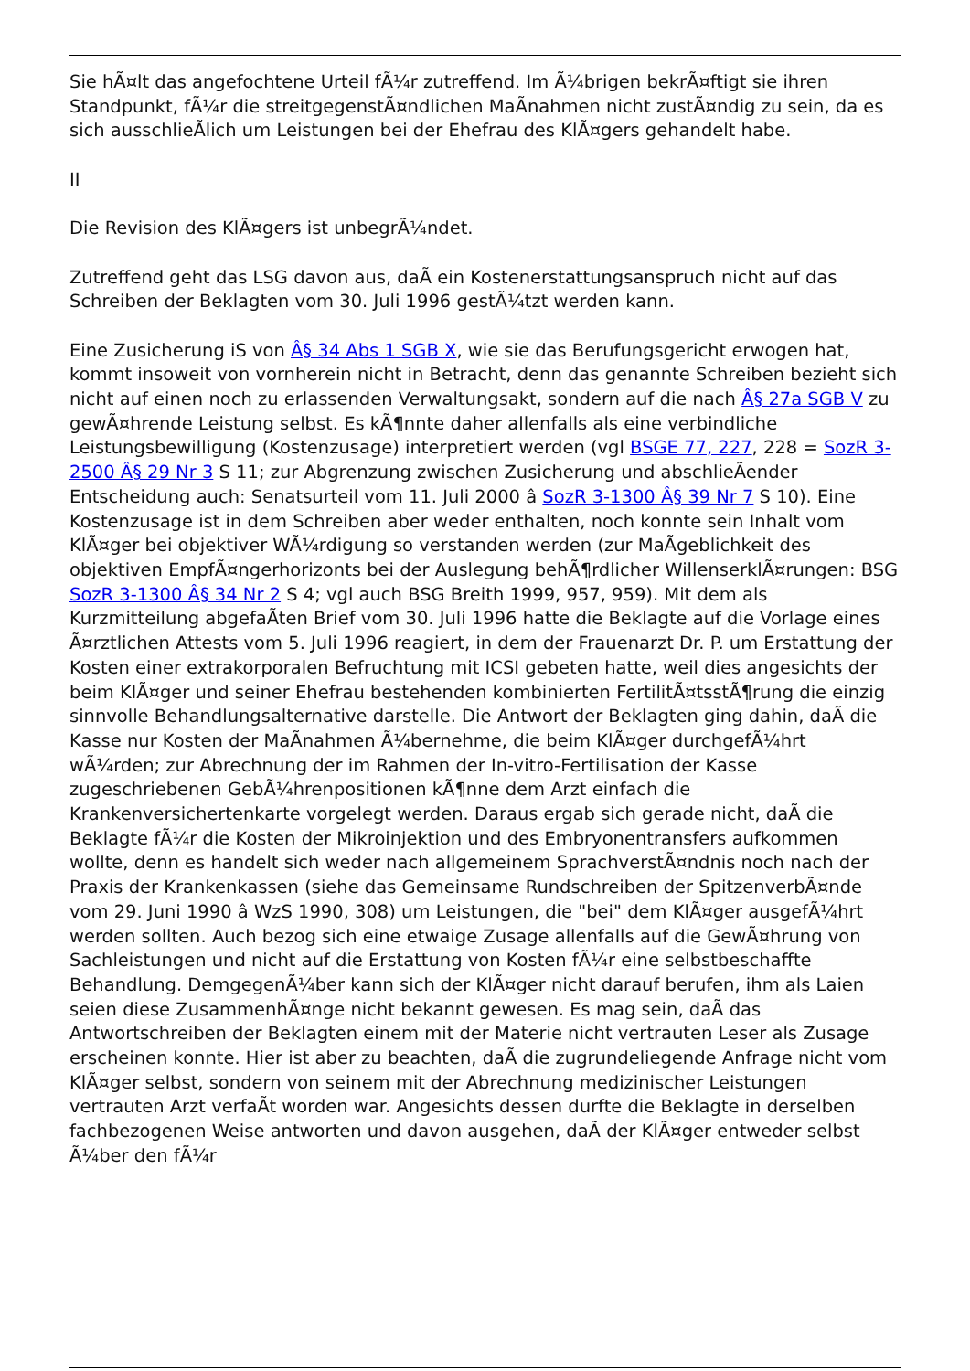Sie hÃ¤lt das angefochtene Urteil fÃ¼r zutreffend. Im Ã¼brigen bekrÃ¤ftigt sie ihren Standpunkt, fÃ¼r die streitgegenstÃ¤ndlichen MaÃnahmen nicht zustÃ¤ndig zu sein, da es sich ausschlieÃlich um Leistungen bei der Ehefrau des KlÃ¤gers gehandelt habe.
II
Die Revision des KlÃ¤gers ist unbegrÃ¼ndet.
Zutreffend geht das LSG davon aus, daÃ ein Kostenerstattungsanspruch nicht auf das Schreiben der Beklagten vom 30. Juli 1996 gestÃ¼tzt werden kann.
Eine Zusicherung iS von Â§ 34 Abs 1 SGB X, wie sie das Berufungsgericht erwogen hat, kommt insoweit von vornherein nicht in Betracht, denn das genannte Schreiben bezieht sich nicht auf einen noch zu erlassenden Verwaltungsakt, sondern auf die nach Â§ 27a SGB V zu gewÃ¤hrende Leistung selbst. Es kÃ¶nnte daher allenfalls als eine verbindliche Leistungsbewilligung (Kostenzusage) interpretiert werden (vgl BSGE 77, 227, 228 = SozR 3-2500 Â§ 29 Nr 3 S 11; zur Abgrenzung zwischen Zusicherung und abschlieÃender Entscheidung auch: Senatsurteil vom 11. Juli 2000 â SozR 3-1300 Â§ 39 Nr 7 S 10). Eine Kostenzusage ist in dem Schreiben aber weder enthalten, noch konnte sein Inhalt vom KlÃ¤ger bei objektiver WÃ¼rdigung so verstanden werden (zur MaÃgeblichkeit des objektiven EmpfÃ¤ngerhorizonts bei der Auslegung behÃ¶rdlicher WillenserklÃ¤rungen: BSG SozR 3-1300 Â§ 34 Nr 2 S 4; vgl auch BSG Breith 1999, 957, 959). Mit dem als Kurzmitteilung abgefaÃten Brief vom 30. Juli 1996 hatte die Beklagte auf die Vorlage eines Ã¤rztlichen Attests vom 5. Juli 1996 reagiert, in dem der Frauenarzt Dr. P. um Erstattung der Kosten einer extrakorporalen Befruchtung mit ICSI gebeten hatte, weil dies angesichts der beim KlÃ¤ger und seiner Ehefrau bestehenden kombinierten FertilitÃ¤tsstÃ¶rung die einzig sinnvolle Behandlungsalternative darstelle. Die Antwort der Beklagten ging dahin, daÃ die Kasse nur Kosten der MaÃnahmen Ã¼bernehme, die beim KlÃ¤ger durchgefÃ¼hrt wÃ¼rden; zur Abrechnung der im Rahmen der In-vitro-Fertilisation der Kasse zugeschriebenen GebÃ¼hrenpositionen kÃ¶nne dem Arzt einfach die Krankenversichertenkarte vorgelegt werden. Daraus ergab sich gerade nicht, daÃ die Beklagte fÃ¼r die Kosten der Mikroinjektion und des Embryonentransfers aufkommen wollte, denn es handelt sich weder nach allgemeinem SprachverstÃ¤ndnis noch nach der Praxis der Krankenkassen (siehe das Gemeinsame Rundschreiben der SpitzenverbÃ¤nde vom 29. Juni 1990 â WzS 1990, 308) um Leistungen, die "bei" dem KlÃ¤ger ausgefÃ¼hrt werden sollten. Auch bezog sich eine etwaige Zusage allenfalls auf die GewÃ¤hrung von Sachleistungen und nicht auf die Erstattung von Kosten fÃ¼r eine selbstbeschaffte Behandlung. DemgegenÃ¼ber kann sich der KlÃ¤ger nicht darauf berufen, ihm als Laien seien diese ZusammenhÃ¤nge nicht bekannt gewesen. Es mag sein, daÃ das Antwortschreiben der Beklagten einem mit der Materie nicht vertrauten Leser als Zusage erscheinen konnte. Hier ist aber zu beachten, daÃ die zugrundeliegende Anfrage nicht vom KlÃ¤ger selbst, sondern von seinem mit der Abrechnung medizinischer Leistungen vertrauten Arzt verfaÃt worden war. Angesichts dessen durfte die Beklagte in derselben fachbezogenen Weise antworten und davon ausgehen, daÃ der KlÃ¤ger entweder selbst Ã¼ber den fÃ¼r